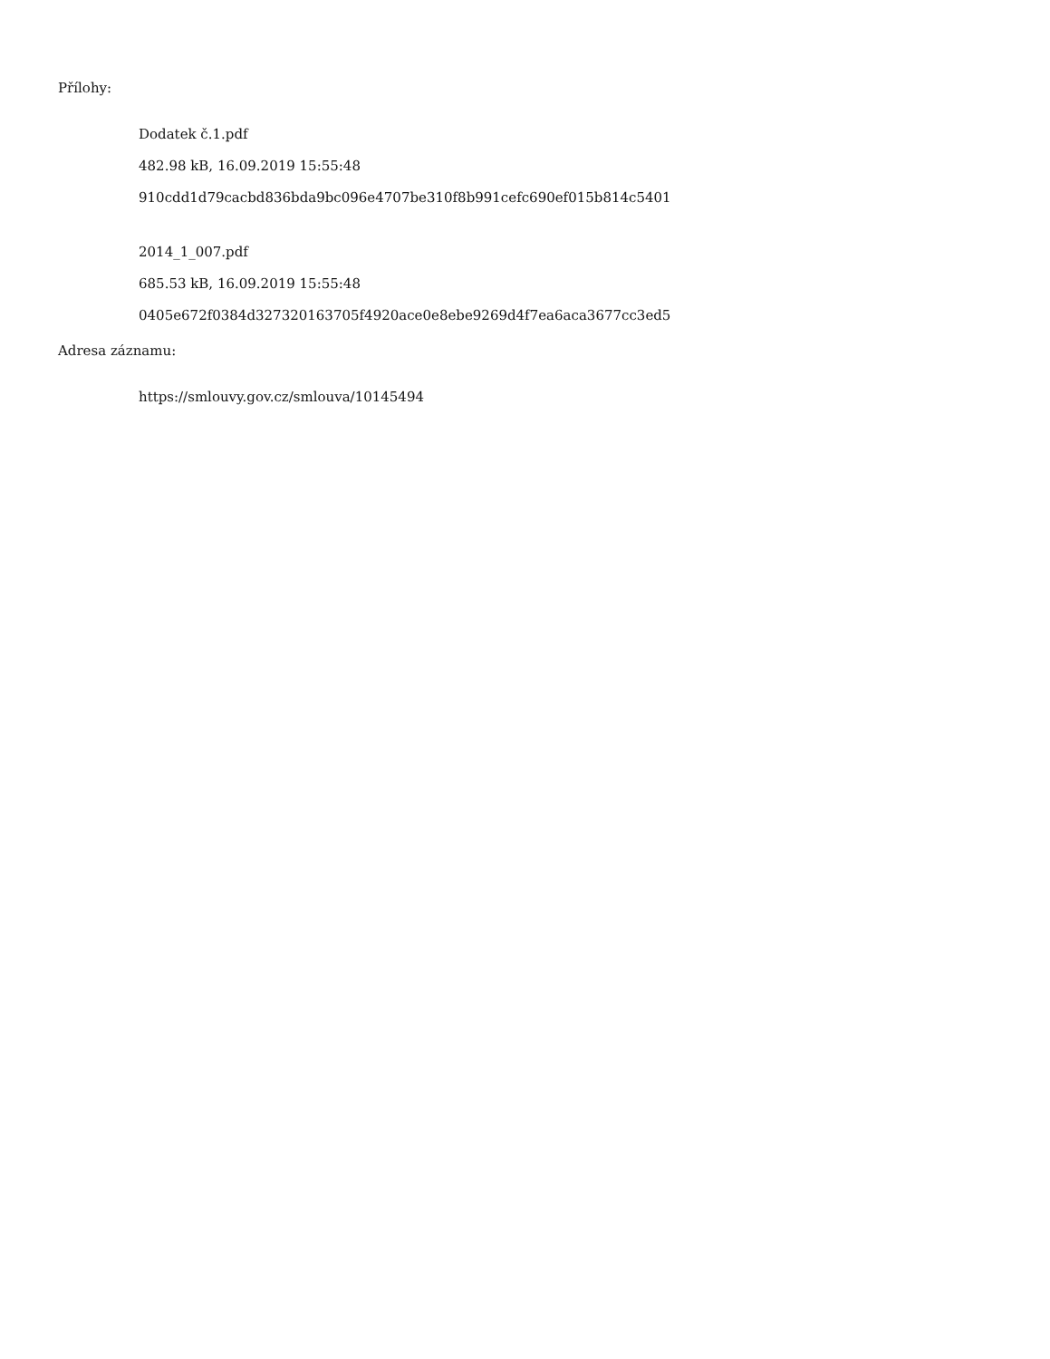Přílohy:
Dodatek č.1.pdf
482.98 kB, 16.09.2019 15:55:48
910cdd1d79cacbd836bda9bc096e4707be310f8b991cefc690ef015b814c5401
2014_1_007.pdf
685.53 kB, 16.09.2019 15:55:48
0405e672f0384d327320163705f4920ace0e8ebe9269d4f7ea6aca3677cc3ed5
Adresa záznamu:
https://smlouvy.gov.cz/smlouva/10145494